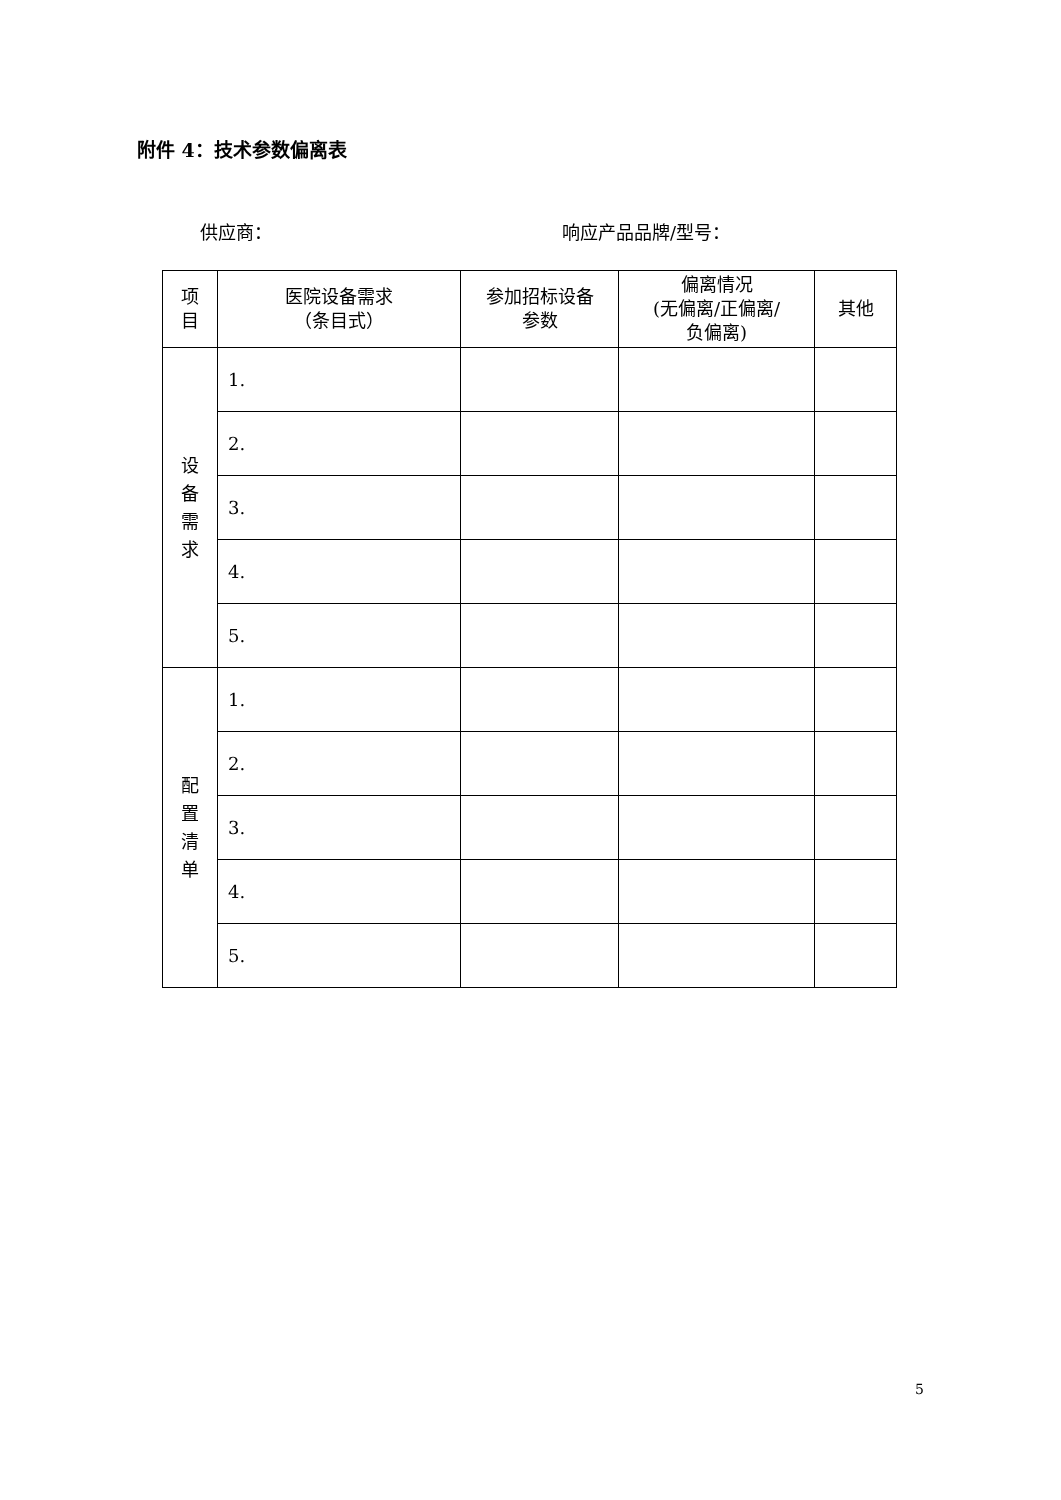附件 4：技术参数偏离表
供应商： 响应产品品牌/型号：
| 项 目 | 医院设备需求 （条目式） | 参加招标设备 参数 | 偏离情况 (无偏离/正偏离/ 负偏离) | 其他 |
| --- | --- | --- | --- | --- |
| 设 备 需 求 | 1. | | | |
| | 2. | | | |
| | 3. | | | |
| | 4. | | | |
| | 5. | | | |
| 配 置 清 单 | 1. | | | |
| | 2. | | | |
| | 3. | | | |
| | 4. | | | |
| | 5. | | | |
5